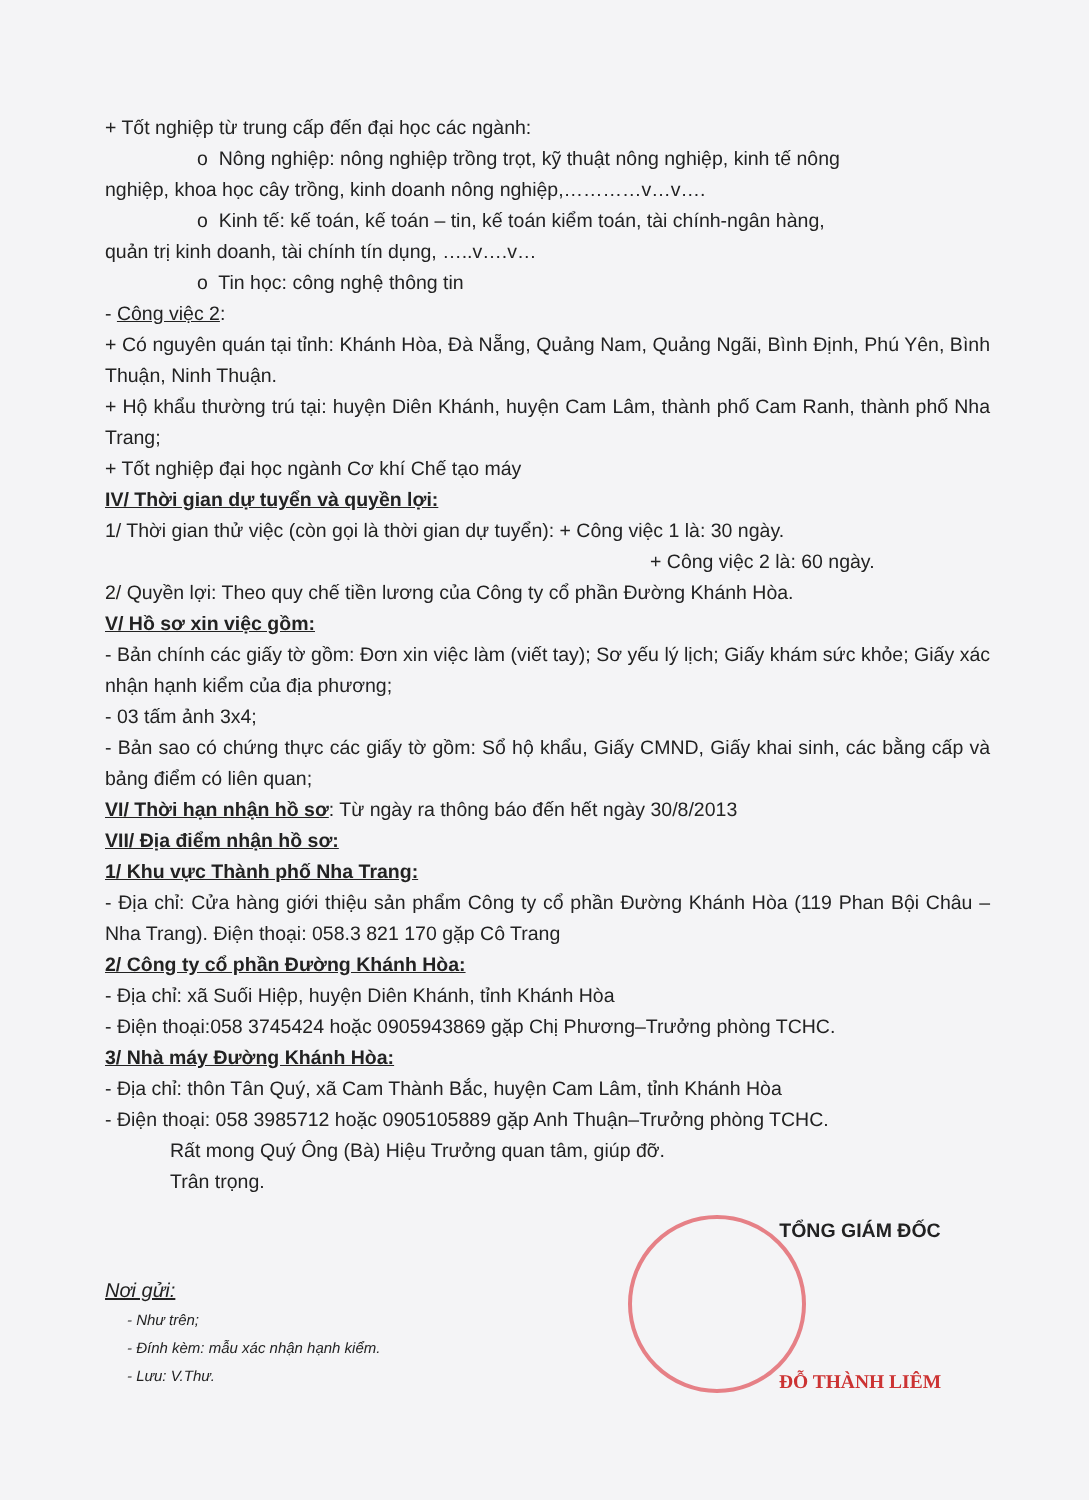+ Tốt nghiệp từ trung cấp đến đại học các ngành:
o Nông nghiệp: nông nghiệp trồng trọt, kỹ thuật nông nghiệp, kinh tế nông
nghiệp, khoa học cây trồng, kinh doanh nông nghiệp,…………v…v….
o Kinh tế: kế toán, kế toán – tin, kế toán kiểm toán, tài chính-ngân hàng,
quản trị kinh doanh, tài chính tín dụng, …..v….v…
o Tin học: công nghệ thông tin
- Công việc 2:
+ Có nguyên quán tại tỉnh: Khánh Hòa, Đà Nẵng, Quảng Nam, Quảng Ngãi, Bình Định, Phú Yên, Bình Thuận, Ninh Thuận.
+ Hộ khẩu thường trú tại: huyện Diên Khánh, huyện Cam Lâm, thành phố Cam Ranh, thành phố Nha Trang;
+ Tốt nghiệp đại học ngành Cơ khí Chế tạo máy
IV/ Thời gian dự tuyển và quyền lợi:
1/ Thời gian thử việc (còn gọi là thời gian dự tuyển): + Công việc 1 là: 30 ngày.
+ Công việc 2 là: 60 ngày.
2/ Quyền lợi: Theo quy chế tiền lương của Công ty cổ phần Đường Khánh Hòa.
V/ Hồ sơ xin việc gồm:
- Bản chính các giấy tờ gồm: Đơn xin việc làm (viết tay); Sơ yếu lý lịch; Giấy khám sức khỏe; Giấy xác nhận hạnh kiểm của địa phương;
- 03 tấm ảnh 3x4;
- Bản sao có chứng thực các giấy tờ gồm: Sổ hộ khẩu, Giấy CMND, Giấy khai sinh, các bằng cấp và bảng điểm có liên quan;
VI/ Thời hạn nhận hồ sơ: Từ ngày ra thông báo đến hết ngày 30/8/2013
VII/ Địa điểm nhận hồ sơ:
1/ Khu vực Thành phố Nha Trang:
- Địa chỉ: Cửa hàng giới thiệu sản phẩm Công ty cổ phần Đường Khánh Hòa (119 Phan Bội Châu – Nha Trang). Điện thoại: 058.3 821 170 gặp Cô Trang
2/ Công ty cổ phần Đường Khánh Hòa:
- Địa chỉ: xã Suối Hiệp, huyện Diên Khánh, tỉnh Khánh Hòa
- Điện thoại:058 3745424 hoặc 0905943869 gặp Chị Phương–Trưởng phòng TCHC.
3/ Nhà máy Đường Khánh Hòa:
- Địa chỉ: thôn Tân Quý, xã Cam Thành Bắc, huyện Cam Lâm, tỉnh Khánh Hòa
- Điện thoại: 058 3985712 hoặc 0905105889 gặp Anh Thuận–Trưởng phòng TCHC.
Rất mong Quý Ông (Bà) Hiệu Trưởng quan tâm, giúp đỡ.
Trân trọng.
Nơi gửi:
- Như trên;
- Đính kèm: mẫu xác nhận hạnh kiểm.
- Lưu: V.Thư.
TỔNG GIÁM ĐỐC
ĐỖ THÀNH LIÊM